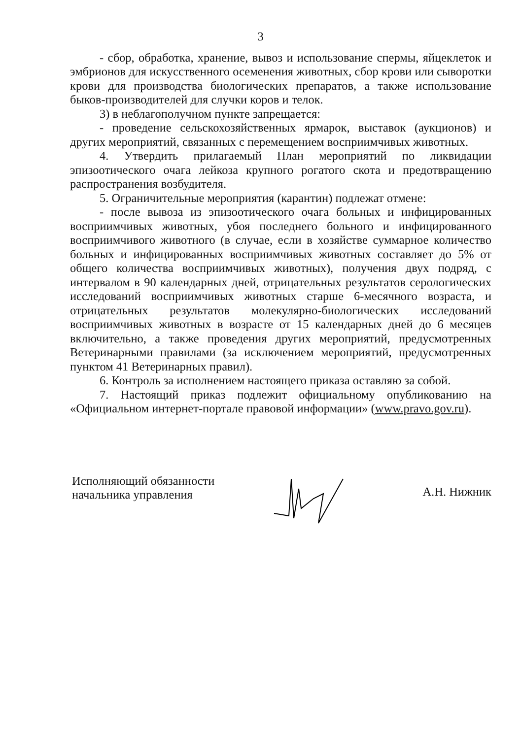3
- сбор, обработка, хранение, вывоз и использование спермы, яйцеклеток и эмбрионов для искусственного осеменения животных, сбор крови или сыворотки крови для производства биологических препаратов, а также использование быков-производителей для случки коров и телок.
3) в неблагополучном пункте запрещается:
- проведение сельскохозяйственных ярмарок, выставок (аукционов) и других мероприятий, связанных с перемещением восприимчивых животных.
4. Утвердить прилагаемый План мероприятий по ликвидации эпизоотического очага лейкоза крупного рогатого скота и предотвращению распространения возбудителя.
5. Ограничительные мероприятия (карантин) подлежат отмене:
- после вывоза из эпизоотического очага больных и инфицированных восприимчивых животных, убоя последнего больного и инфицированного восприимчивого животного (в случае, если в хозяйстве суммарное количество больных и инфицированных восприимчивых животных составляет до 5% от общего количества восприимчивых животных), получения двух подряд, с интервалом в 90 календарных дней, отрицательных результатов серологических исследований восприимчивых животных старше 6-месячного возраста, и отрицательных результатов молекулярно-биологических исследований восприимчивых животных в возрасте от 15 календарных дней до 6 месяцев включительно, а также проведения других мероприятий, предусмотренных Ветеринарными правилами (за исключением мероприятий, предусмотренных пунктом 41 Ветеринарных правил).
6. Контроль за исполнением настоящего приказа оставляю за собой.
7. Настоящий приказ подлежит официальному опубликованию на «Официальном интернет-портале правовой информации» (www.pravo.gov.ru).
Исполняющий обязанности
начальника управления
А.Н. Нижник